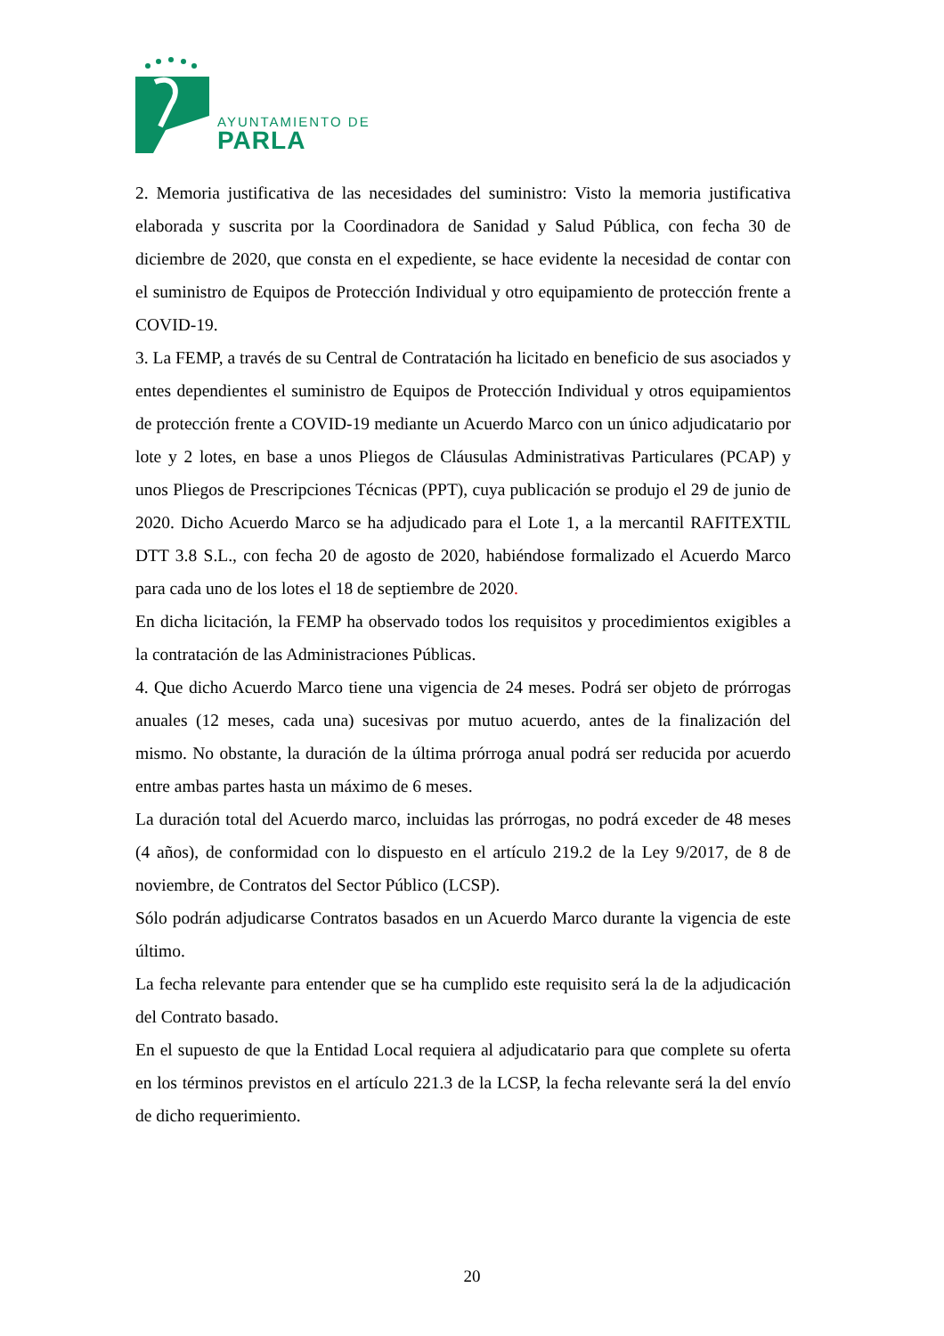AYUNTAMIENTO DE
PARLA
2. Memoria justificativa de las necesidades del suministro: Visto la memoria justificativa elaborada y suscrita por la Coordinadora de Sanidad y Salud Pública, con fecha 30 de diciembre de 2020, que consta en el expediente, se hace evidente la necesidad de contar con el suministro de Equipos de Protección Individual y otro equipamiento de protección frente a COVID-19.
3. La FEMP, a través de su Central de Contratación ha licitado en beneficio de sus asociados y entes dependientes el suministro de Equipos de Protección Individual y otros equipamientos de protección frente a COVID-19 mediante un Acuerdo Marco con un único adjudicatario por lote y 2 lotes, en base a unos Pliegos de Cláusulas Administrativas Particulares (PCAP) y unos Pliegos de Prescripciones Técnicas (PPT), cuya publicación se produjo el 29 de junio de 2020. Dicho Acuerdo Marco se ha adjudicado para el Lote 1, a la mercantil RAFITEXTIL DTT 3.8 S.L., con fecha 20 de agosto de 2020, habiéndose formalizado el Acuerdo Marco para cada uno de los lotes el 18 de septiembre de 2020.
En dicha licitación, la FEMP ha observado todos los requisitos y procedimientos exigibles a la contratación de las Administraciones Públicas.
4. Que dicho Acuerdo Marco tiene una vigencia de 24 meses. Podrá ser objeto de prórrogas anuales (12 meses, cada una) sucesivas por mutuo acuerdo, antes de la finalización del mismo. No obstante, la duración de la última prórroga anual podrá ser reducida por acuerdo entre ambas partes hasta un máximo de 6 meses.
La duración total del Acuerdo marco, incluidas las prórrogas, no podrá exceder de 48 meses (4 años), de conformidad con lo dispuesto en el artículo 219.2 de la Ley 9/2017, de 8 de noviembre, de Contratos del Sector Público (LCSP).
Sólo podrán adjudicarse Contratos basados en un Acuerdo Marco durante la vigencia de este último.
La fecha relevante para entender que se ha cumplido este requisito será la de la adjudicación del Contrato basado.
En el supuesto de que la Entidad Local requiera al adjudicatario para que complete su oferta en los términos previstos en el artículo 221.3 de la LCSP, la fecha relevante será la del envío de dicho requerimiento.
20